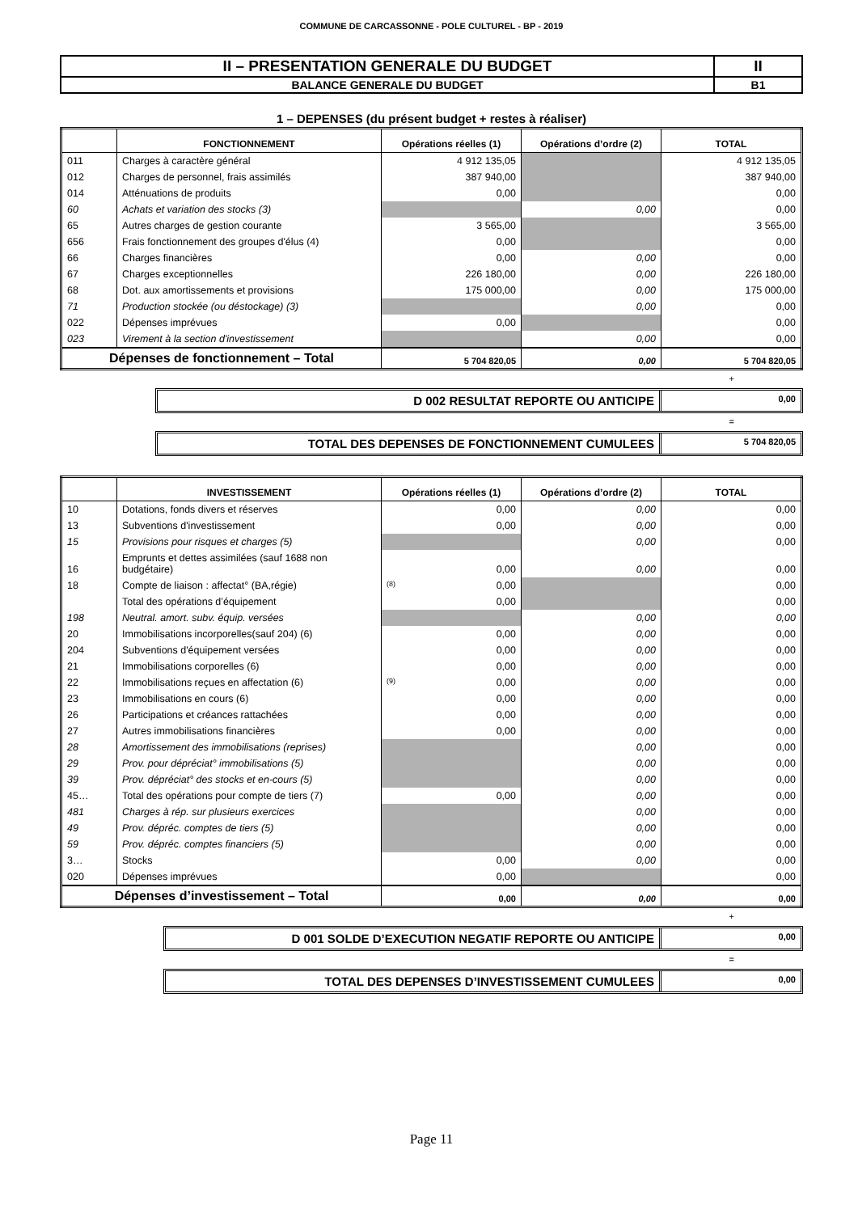COMMUNE DE CARCASSONNE - POLE CULTUREL - BP - 2019
| II – PRESENTATION GENERALE DU BUDGET | II |
| BALANCE GENERALE DU BUDGET | B1 |
1 – DEPENSES (du présent budget + restes à réaliser)
| | FONCTIONNEMENT | Opérations réelles (1) | Opérations d’ordre (2) | TOTAL |
| --- | --- | --- | --- | --- |
| 011 | Charges à caractère général | 4 912 135,05 | | 4 912 135,05 |
| 012 | Charges de personnel, frais assimilés | 387 940,00 | | 387 940,00 |
| 014 | Atténuations de produits | 0,00 | | 0,00 |
| 60 | Achats et variation des stocks (3) | | 0,00 | 0,00 |
| 65 | Autres charges de gestion courante | 3 565,00 | | 3 565,00 |
| 656 | Frais fonctionnement des groupes d'élus (4) | 0,00 | | 0,00 |
| 66 | Charges financières | 0,00 | 0,00 | 0,00 |
| 67 | Charges exceptionnelles | 226 180,00 | 0,00 | 226 180,00 |
| 68 | Dot. aux amortissements et provisions | 175 000,00 | 0,00 | 175 000,00 |
| 71 | Production stockée (ou déstockage) (3) | | 0,00 | 0,00 |
| 022 | Dépenses imprévues | 0,00 | | 0,00 |
| 023 | Virement à la section d'investissement | | 0,00 | 0,00 |
| Dépenses de fonctionnement – Total | | 5 704 820,05 | 0,00 | 5 704 820,05 |
+
D 002 RESULTAT REPORTE OU ANTICIPE
0,00
=
TOTAL DES DEPENSES DE FONCTIONNEMENT CUMULEES
5 704 820,05
| | INVESTISSEMENT | Opérations réelles (1) | Opérations d’ordre (2) | TOTAL |
| --- | --- | --- | --- | --- |
| 10 | Dotations, fonds divers et réserves | 0,00 | 0,00 | 0,00 |
| 13 | Subventions d'investissement | 0,00 | 0,00 | 0,00 |
| 15 | Provisions pour risques et charges (5) | | 0,00 | 0,00 |
| 16 | Emprunts et dettes assimilées (sauf 1688 non budgétaire) | 0,00 | 0,00 | 0,00 |
| 18 | Compte de liaison : affectat° (BA,régie) | (8) 0,00 | | 0,00 |
| | Total des opérations d’équipement | 0,00 | | 0,00 |
| 198 | Neutral. amort. subv. équip. versées | | 0,00 | 0,00 |
| 20 | Immobilisations incorporelles(sauf 204) (6) | 0,00 | 0,00 | 0,00 |
| 204 | Subventions d'équipement versées | 0,00 | 0,00 | 0,00 |
| 21 | Immobilisations corporelles (6) | 0,00 | 0,00 | 0,00 |
| 22 | Immobilisations reçues en affectation (6) | (9) 0,00 | 0,00 | 0,00 |
| 23 | Immobilisations en cours (6) | 0,00 | 0,00 | 0,00 |
| 26 | Participations et créances rattachées | 0,00 | 0,00 | 0,00 |
| 27 | Autres immobilisations financières | 0,00 | 0,00 | 0,00 |
| 28 | Amortissement des immobilisations (reprises) | | 0,00 | 0,00 |
| 29 | Prov. pour dépréciat° immobilisations (5) | | 0,00 | 0,00 |
| 39 | Prov. dépréciat° des stocks et en-cours (5) | | 0,00 | 0,00 |
| 45… | Total des opérations pour compte de tiers (7) | 0,00 | 0,00 | 0,00 |
| 481 | Charges à rép. sur plusieurs exercices | | 0,00 | 0,00 |
| 49 | Prov. dépréc. comptes de tiers (5) | | 0,00 | 0,00 |
| 59 | Prov. dépréc. comptes financiers (5) | | 0,00 | 0,00 |
| 3… | Stocks | 0,00 | 0,00 | 0,00 |
| 020 | Dépenses imprévues | 0,00 | | 0,00 |
| Dépenses d’investissement – Total | | 0,00 | 0,00 | 0,00 |
+
D 001 SOLDE D’EXECUTION NEGATIF REPORTE OU ANTICIPE
0,00
=
TOTAL DES DEPENSES D’INVESTISSEMENT CUMULEES
0,00
Page 11